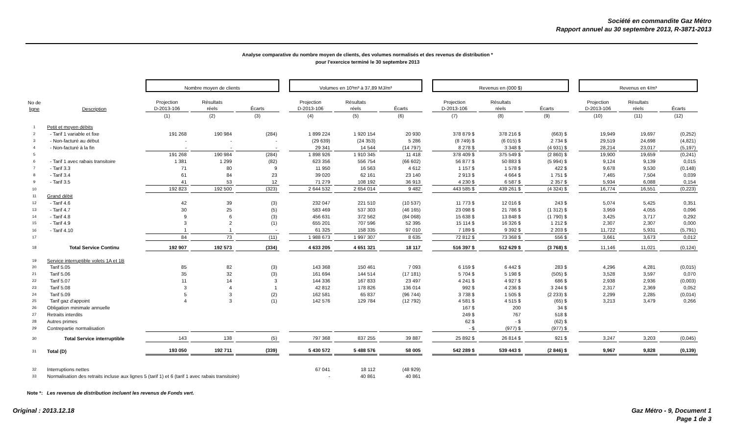Société en commandite Gaz Métro
Rapport annuel au 30 septembre 2013, R-3871-2013
Analyse comparative du nombre moyen de clients, des volumes normalisés et des revenus de distribution *
pour l'exercice terminé le 30 septembre 2013
| | | Nombre moyen de clients | | | | Volumes en 10³m³ à 37,89 MJ/m³ | | | | Revenus en (000 $) | | | | Revenus en ¢/m³ | | |
| --- | --- | --- | --- | --- | --- | --- | --- | --- | --- | --- | --- | --- | --- | --- | --- | --- |
| No de ligne | Description | Projection D-2013-106 | Résultats réels | Écarts | | Projection D-2013-106 | Résultats réels | Écarts | | Projection D-2013-106 | Résultats réels | Écarts | | Projection D-2013-106 | Résultats réels | Écarts |
| | | (1) | (2) | (3) | | (4) | (5) | (6) | | (7) | (8) | (9) | | (10) | (11) | (12) |
| 1 | Petit et moyen débits | | | | | | | | | | | | | | | |
| 2 | - Tarif 1 variable et fixe | 191 268 | 190 984 | (284) | | 1 899 224 | 1 920 154 | 20 930 | | 378 879 $ | 378 216 $ | (663) $ | | 19,949 | 19,697 | (0,252) |
| 3 | - Non-facturé au début | - | - | - | | (29 639) | (24 353) | 5 286 | | (8 749) $ | (6 015) $ | 2 734 $ | | 29,519 | 24,698 | (4,821) |
| 4 | - Non-facturé à la fin | - | - | - | | 29 341 | 14 544 | (14 797) | | 8 278 $ | 3 348 $ | (4 931) $ | | 28,214 | 23,017 | (5,197) |
| 5 | | 191 268 | 190 984 | (284) | | 1 898 926 | 1 910 345 | 11 418 | | 378 409 $ | 375 549 $ | (2 860) $ | | 19,900 | 19,659 | (0,241) |
| 6 | - Tarif 1 avec rabais transitoire | 1 381 | 1 299 | (82) | | 623 356 | 556 754 | (66 602) | | 56 877 $ | 50 883 $ | (5 994) $ | | 9,124 | 9,139 | 0,015 |
| 7 | - Tarif 3.3 | 71 | 80 | 9 | | 11 950 | 16 563 | 4 612 | | 1 157 $ | 1 578 $ | 422 $ | | 9,678 | 9,530 | (0,148) |
| 8 | - Tarif 3.4 | 61 | 84 | 23 | | 39 020 | 62 161 | 23 140 | | 2 913 $ | 4 664 $ | 1 751 $ | | 7,465 | 7,504 | 0,039 |
| 9 | - Tarif 3.5 | 41 | 53 | 12 | | 71 279 | 108 192 | 36 913 | | 4 230 $ | 6 587 $ | 2 357 $ | | 5,934 | 6,088 | 0,154 |
| 10 | | 192 823 | 192 500 | (323) | | 2 644 532 | 2 654 014 | 9 482 | | 443 585 $ | 439 261 $ | (4 324) $ | | 16,774 | 16,551 | (0,223) |
| 11 | Grand débit | | | | | | | | | | | | | | | |
| 12 | - Tarif 4.6 | 42 | 39 | (3) | | 232 047 | 221 510 | (10 537) | | 11 773 $ | 12 016 $ | 243 $ | | 5,074 | 5,425 | 0,351 |
| 13 | - Tarif 4.7 | 30 | 25 | (5) | | 583 469 | 537 303 | (46 165) | | 23 098 $ | 21 786 $ | (1 312) $ | | 3,959 | 4,055 | 0,096 |
| 14 | - Tarif 4.8 | 9 | 6 | (3) | | 456 631 | 372 562 | (84 068) | | 15 638 $ | 13 848 $ | (1 790) $ | | 3,425 | 3,717 | 0,292 |
| 15 | - Tarif 4.9 | 3 | 2 | (1) | | 655 201 | 707 596 | 52 395 | | 15 114 $ | 16 326 $ | 1 212 $ | | 2,307 | 2,307 | 0,000 |
| 16 | - Tarif 4.10 | 1 | 1 | - | | 61 325 | 158 335 | 97 010 | | 7 189 $ | 9 392 $ | 2 203 $ | | 11,722 | 5,931 | (5,791) |
| 17 | | 84 | 73 | (11) | | 1 988 673 | 1 997 307 | 8 635 | | 72 812 $ | 73 368 $ | 556 $ | | 3,661 | 3,673 | 0,012 |
| 18 | Total Service Continu | 192 907 | 192 573 | (334) | | 4 633 205 | 4 651 321 | 18 117 | | 516 397 $ | 512 629 $ | (3 768) $ | | 11,146 | 11,021 | (0,124) |
| 19 | Service interruptible volets 1A et 1B | | | | | | | | | | | | | | | |
| 20 | Tarif 5.05 | 85 | 82 | (3) | | 143 368 | 150 461 | 7 093 | | 6 159 $ | 6 442 $ | 283 $ | | 4,296 | 4,281 | (0,015) |
| 21 | Tarif 5.06 | 35 | 32 | (3) | | 161 694 | 144 514 | (17 181) | | 5 704 $ | 5 198 $ | (505) $ | | 3,528 | 3,597 | 0,070 |
| 22 | Tarif 5.07 | 11 | 14 | 3 | | 144 336 | 167 833 | 23 497 | | 4 241 $ | 4 927 $ | 686 $ | | 2,938 | 2,936 | (0,003) |
| 23 | Tarif 5.08 | 3 | 4 | 1 | | 42 812 | 178 826 | 136 014 | | 992 $ | 4 236 $ | 3 244 $ | | 2,317 | 2,369 | 0,052 |
| 24 | Tarif 5.09 | 5 | 3 | (2) | | 162 581 | 65 837 | (96 744) | | 3 738 $ | 1 505 $ | (2 233) $ | | 2,299 | 2,285 | (0,014) |
| 25 | Tarif gaz d'appoint | 4 | 3 | (1) | | 142 576 | 129 784 | (12 792) | | 4 581 $ | 4 515 $ | (65) $ | | 3,213 | 3,479 | 0,266 |
| 26 | Obligation minimale annuelle | | | | | | | | | 167 $ | 200 | 34 $ | | | | |
| 27 | Retraits interdits | | | | | | | | | 249 $ | 767 | 518 $ | | | | |
| 28 | Autres primes | | | | | | | | | 62 $ | - $ | (62) $ | | | | |
| 29 | Contrepartie normalisation | | | | | | | | | - $ | (977) $ | (977) $ | | | | |
| 30 | Total Service interruptible | 143 | 138 | (5) | | 797 368 | 837 255 | 39 887 | | 25 892 $ | 26 814 $ | 921 $ | | 3,247 | 3,203 | (0,045) |
| 31 | Total (D) | 193 050 | 192 711 | (339) | | 5 430 572 | 5 488 576 | 58 005 | | 542 289 $ | 539 443 $ | (2 846) $ | | 9,967 | 9,828 | (0,139) |
| 32 | Interruptions nettes | | | | | 67 041 | 18 112 | (48 929) | | | | | | | | |
| 33 | Normalisation des retraits incluse aux lignes 5 (tarif 1) et 6 (tarif 1 avec rabais transitoire) | | | | | - | 40 861 | 40 861 | | | | | | | | |
Note *: Les revenus de distribution incluent les revenus de Fonds vert.
Original : 2013.12.18 Gaz Métro - 9, Document 1
Page 1 de 3